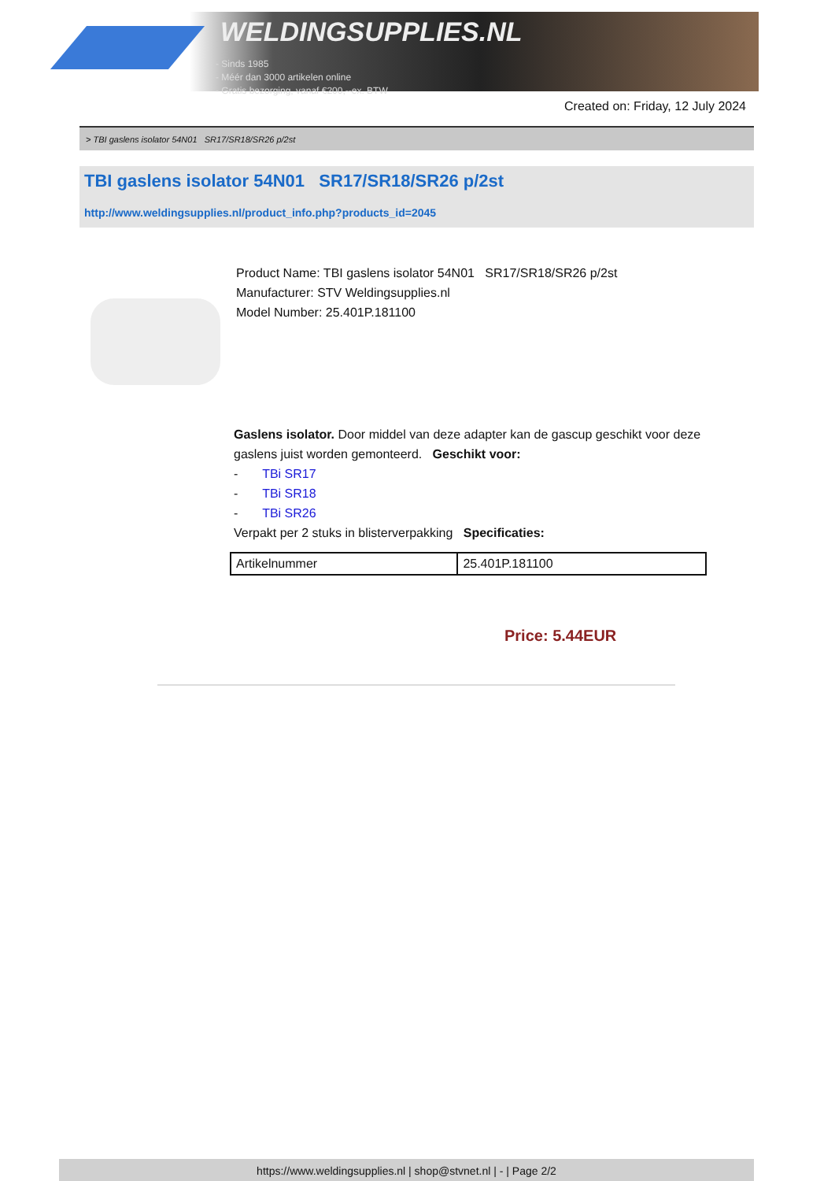WELDINGSUPPLIES.NL
- Sinds 1985
- Méér dan 3000 artikelen online
- Gratis bezorging, vanaf €200,--ex. BTW
Created on: Friday, 12 July 2024
> TBI gaslens isolator 54N01 SR17/SR18/SR26 p/2st
TBI gaslens isolator 54N01 SR17/SR18/SR26 p/2st
http://www.weldingsupplies.nl/product_info.php?products_id=2045
Product Name: TBI gaslens isolator 54N01 SR17/SR18/SR26 p/2st
Manufacturer: STV Weldingsupplies.nl
Model Number: 25.401P.181100
Gaslens isolator. Door middel van deze adapter kan de gascup geschikt voor deze gaslens juist worden gemonteerd. Geschikt voor:
- TBi SR17
- TBi SR18
- TBi SR26
Verpakt per 2 stuks in blisterverpakking Specificaties:
| Artikelnummer | 25.401P.181100 |
Price: 5.44EUR
https://www.weldingsupplies.nl | shop@stvnet.nl | - | Page 2/2